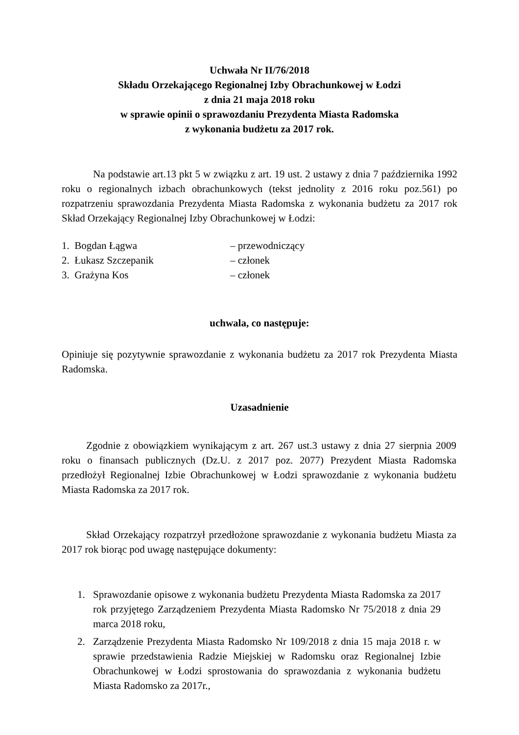Uchwała Nr II/76/2018
Składu Orzekającego Regionalnej Izby Obrachunkowej w Łodzi
z dnia 21 maja 2018 roku
w sprawie opinii o sprawozdaniu Prezydenta Miasta Radomska
z wykonania budżetu za 2017 rok.
Na podstawie art.13 pkt 5 w związku z art. 19 ust. 2 ustawy z dnia 7 października 1992 roku o regionalnych izbach obrachunkowych (tekst jednolity z 2016 roku poz.561) po rozpatrzeniu sprawozdania Prezydenta Miasta Radomska z wykonania budżetu za 2017 rok Skład Orzekający Regionalnej Izby Obrachunkowej w Łodzi:
1. Bogdan Łągwa – przewodniczący
2. Łukasz Szczepanik – członek
3. Grażyna Kos – członek
uchwala, co następuje:
Opiniuje się pozytywnie sprawozdanie z wykonania budżetu za 2017 rok Prezydenta Miasta Radomska.
Uzasadnienie
Zgodnie z obowiązkiem wynikającym z art. 267 ust.3 ustawy z dnia 27 sierpnia 2009 roku o finansach publicznych (Dz.U. z 2017 poz. 2077) Prezydent Miasta Radomska przedłożył Regionalnej Izbie Obrachunkowej w Łodzi sprawozdanie z wykonania budżetu Miasta Radomska za 2017 rok.
Skład Orzekający rozpatrzył przedłożone sprawozdanie z wykonania budżetu Miasta za 2017 rok biorąc pod uwagę następujące dokumenty:
1. Sprawozdanie opisowe z wykonania budżetu Prezydenta Miasta Radomska za 2017 rok przyjętego Zarządzeniem Prezydenta Miasta Radomsko Nr 75/2018 z dnia 29 marca 2018 roku,
2. Zarządzenie Prezydenta Miasta Radomsko Nr 109/2018 z dnia 15 maja 2018 r. w sprawie przedstawienia Radzie Miejskiej w Radomsku oraz Regionalnej Izbie Obrachunkowej w Łodzi sprostowania do sprawozdania z wykonania budżetu Miasta Radomsko za 2017r.,